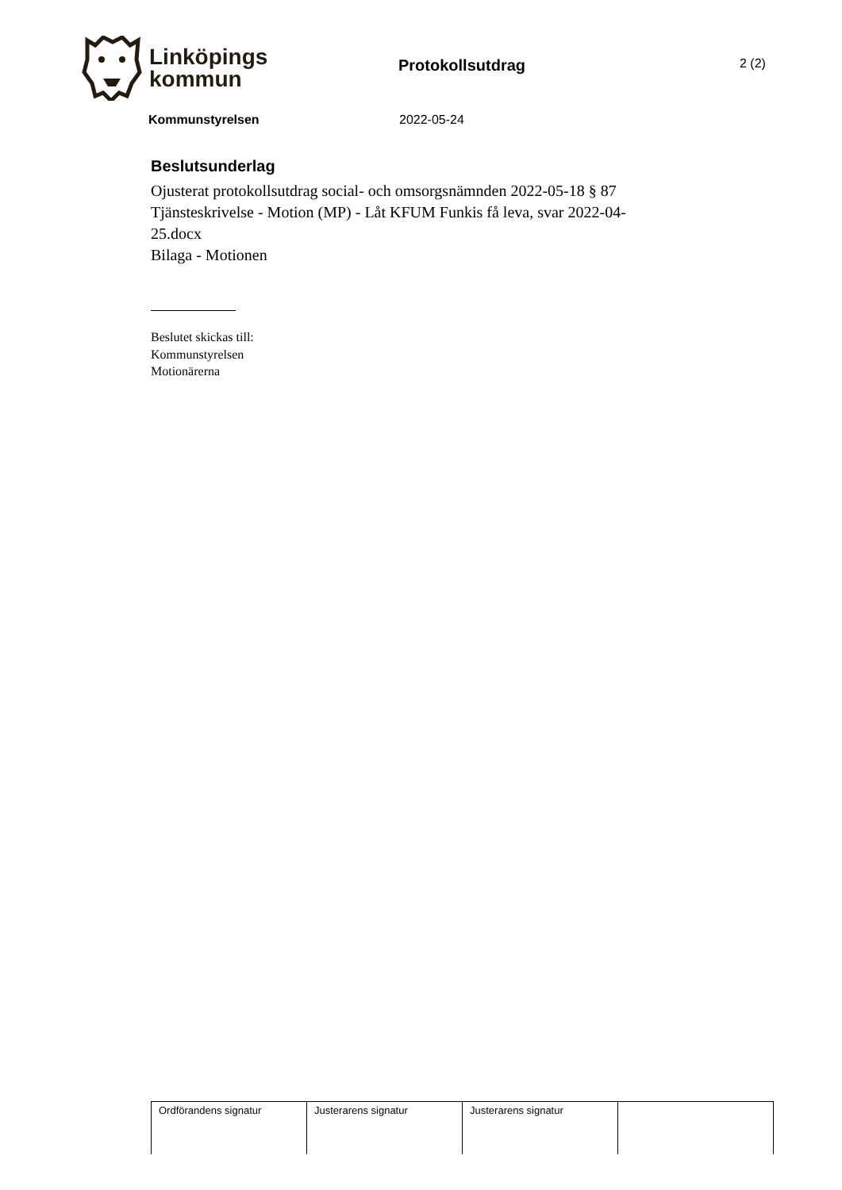Linköpings
kommun
Protokollsutdrag
2 (2)
Kommunstyrelsen 2022-05-24
Beslutsunderlag
Ojusterat protokollsutdrag social- och omsorgsnämnden 2022-05-18 § 87
Tjänsteskrivelse - Motion (MP) - Låt KFUM Funkis få leva, svar 2022-04-25.docx
Bilaga - Motionen
Beslutet skickas till:
Kommunstyrelsen
Motionärerna
| Ordförandens signatur | Justerarens signatur | Justerarens signatur | |